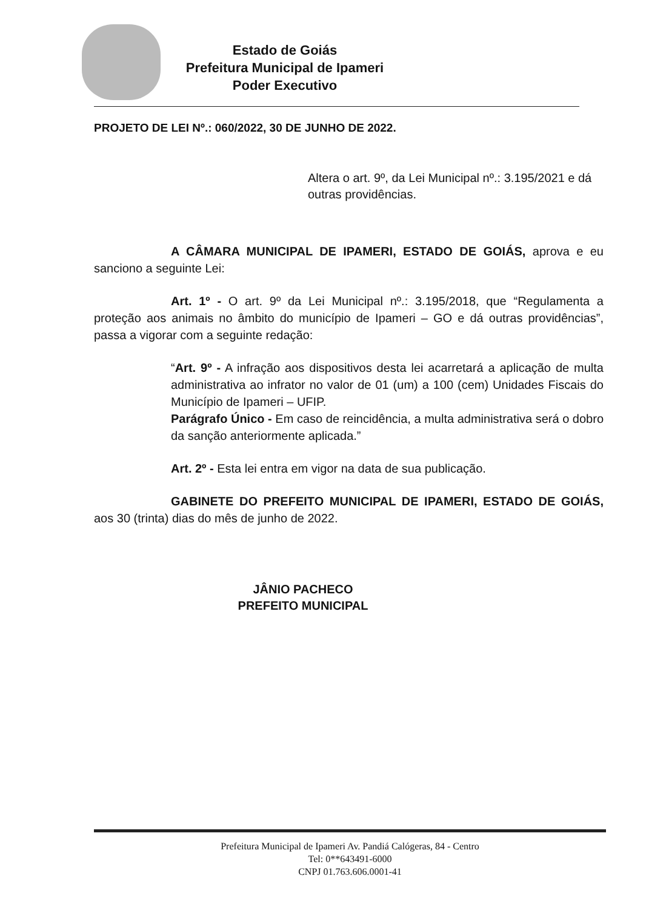Estado de Goiás
Prefeitura Municipal de Ipameri
Poder Executivo
PROJETO DE LEI Nº.: 060/2022, 30 DE JUNHO DE 2022.
Altera o art. 9º, da Lei Municipal nº.: 3.195/2021 e dá outras providências.
A CÂMARA MUNICIPAL DE IPAMERI, ESTADO DE GOIÁS, aprova e eu sanciono a seguinte Lei:
Art. 1º - O art. 9º da Lei Municipal nº.: 3.195/2018, que “Regulamenta a proteção aos animais no âmbito do município de Ipameri – GO e dá outras providências”, passa a vigorar com a seguinte redação:
“Art. 9º - A infração aos dispositivos desta lei acarretará a aplicação de multa administrativa ao infrator no valor de 01 (um) a 100 (cem) Unidades Fiscais do Município de Ipameri – UFIP.
Parágrafo Único - Em caso de reincidência, a multa administrativa será o dobro da sanção anteriormente aplicada.”
Art. 2º - Esta lei entra em vigor na data de sua publicação.
GABINETE DO PREFEITO MUNICIPAL DE IPAMERI, ESTADO DE GOIÁS, aos 30 (trinta) dias do mês de junho de 2022.
JÂNIO PACHECO
PREFEITO MUNICIPAL
Prefeitura Municipal de Ipameri Av. Pandiá Calógeras, 84 - Centro
Tel: 0**643491-6000
CNPJ 01.763.606.0001-41